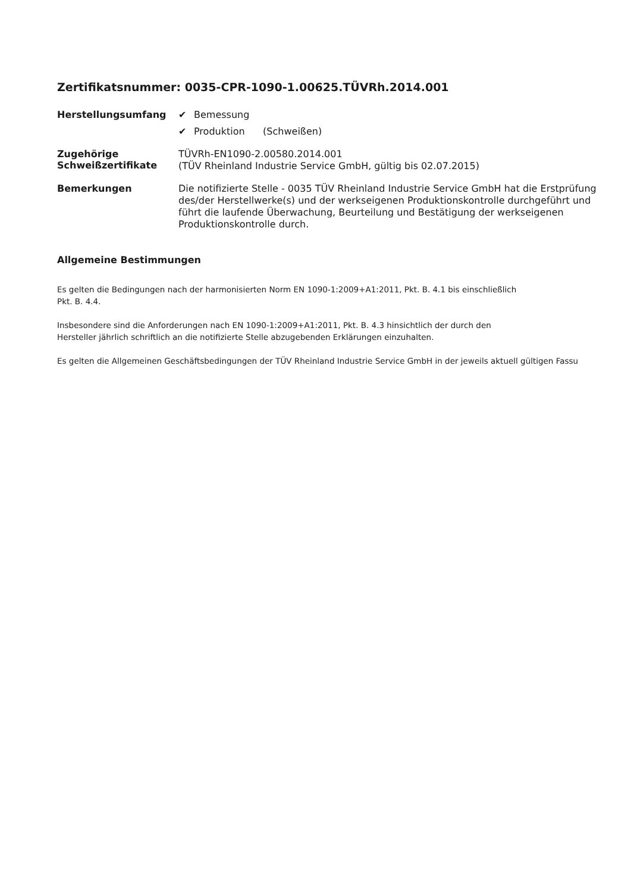Zertifikatsnummer: 0035-CPR-1090-1.00625.TÜVRh.2014.001
Herstellungsumfang
✔ Bemessung
✔ Produktion (Schweißen)
Zugehörige
Schweißzertifikate
TÜVRh-EN1090-2.00580.2014.001
(TÜV Rheinland Industrie Service GmbH, gültig bis 02.07.2015)
Bemerkungen
Die notifizierte Stelle - 0035 TÜV Rheinland Industrie Service GmbH hat die Erstprüfung des/der Herstellwerke(s) und der werkseigenen Produktionskontrolle durchgeführt und führt die laufende Überwachung, Beurteilung und Bestätigung der werkseigenen Produktionskontrolle durch.
Allgemeine Bestimmungen
Es gelten die Bedingungen nach der harmonisierten Norm EN 1090-1:2009+A1:2011, Pkt. B. 4.1 bis einschließlich
Pkt. B. 4.4.
Insbesondere sind die Anforderungen nach EN 1090-1:2009+A1:2011, Pkt. B. 4.3 hinsichtlich der durch den
Hersteller jährlich schriftlich an die notifizierte Stelle abzugebenden Erklärungen einzuhalten.
Es gelten die Allgemeinen Geschäftsbedingungen der TÜV Rheinland Industrie Service GmbH in der jeweils aktuell gültigen Fassu